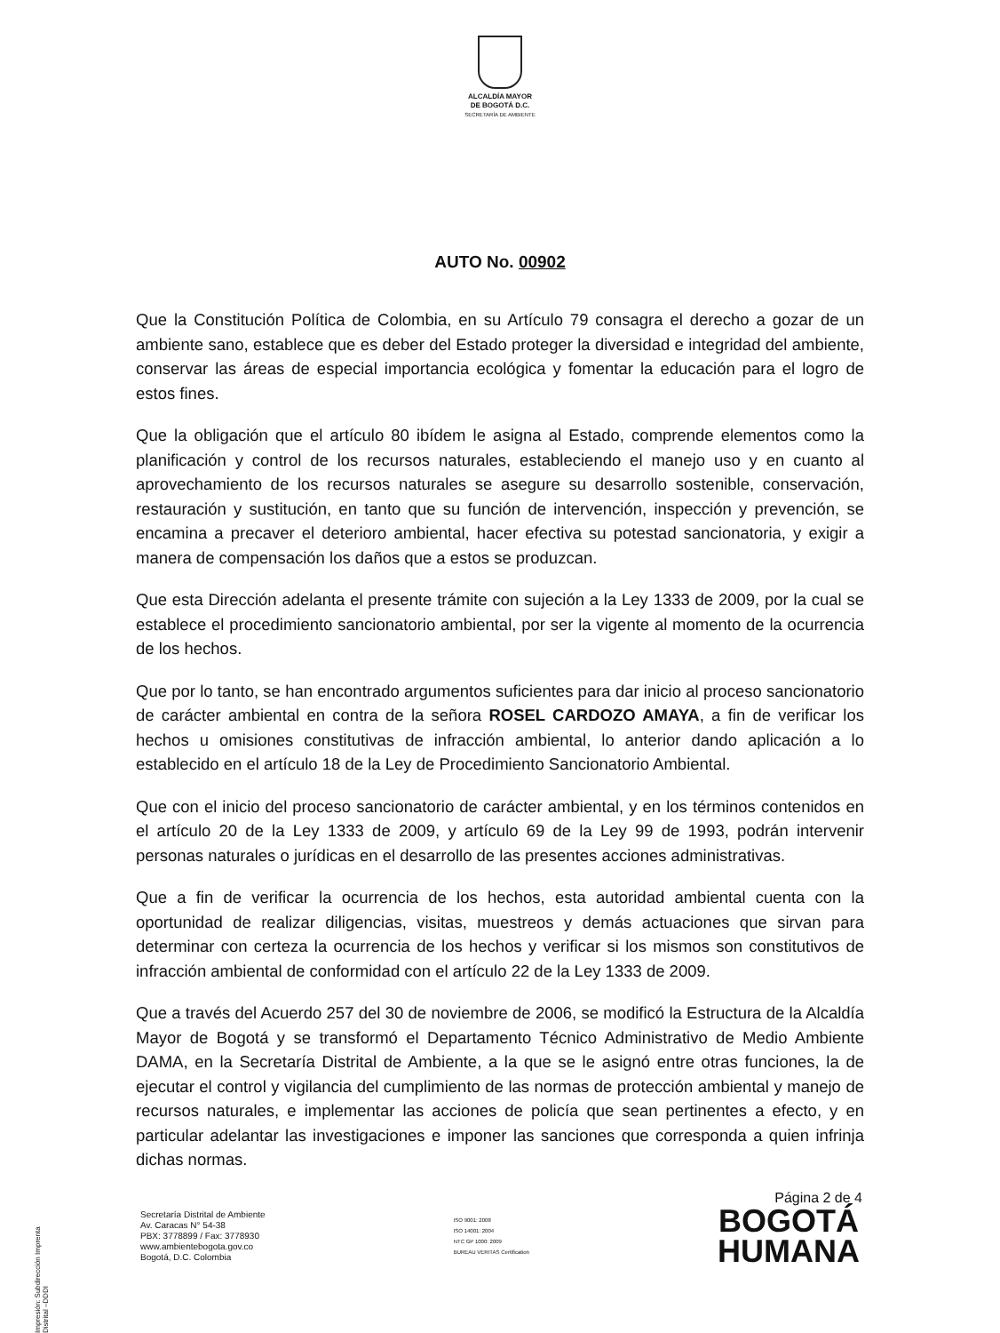ALCALDÍA MAYOR
DE BOGOTÁ D.C.
SECRETARÍA DE AMBIENTE
AUTO No. 00902
Que la Constitución Política de Colombia, en su Artículo 79 consagra el derecho a gozar de un ambiente sano, establece que es deber del Estado proteger la diversidad e integridad del ambiente, conservar las áreas de especial importancia ecológica y fomentar la educación para el logro de estos fines.
Que la obligación que el artículo 80 ibídem le asigna al Estado, comprende elementos como la planificación y control de los recursos naturales, estableciendo el manejo uso y en cuanto al aprovechamiento de los recursos naturales se asegure su desarrollo sostenible, conservación, restauración y sustitución, en tanto que su función de intervención, inspección y prevención, se encamina a precaver el deterioro ambiental, hacer efectiva su potestad sancionatoria, y exigir a manera de compensación los daños que a estos se produzcan.
Que esta Dirección adelanta el presente trámite con sujeción a la Ley 1333 de 2009, por la cual se establece el procedimiento sancionatorio ambiental, por ser la vigente al momento de la ocurrencia de los hechos.
Que por lo tanto, se han encontrado argumentos suficientes para dar inicio al proceso sancionatorio de carácter ambiental en contra de la señora ROSEL CARDOZO AMAYA, a fin de verificar los hechos u omisiones constitutivas de infracción ambiental, lo anterior dando aplicación a lo establecido en el artículo 18 de la Ley de Procedimiento Sancionatorio Ambiental.
Que con el inicio del proceso sancionatorio de carácter ambiental, y en los términos contenidos en el artículo 20 de la Ley 1333 de 2009, y artículo 69 de la Ley 99 de 1993, podrán intervenir personas naturales o jurídicas en el desarrollo de las presentes acciones administrativas.
Que a fin de verificar la ocurrencia de los hechos, esta autoridad ambiental cuenta con la oportunidad de realizar diligencias, visitas, muestreos y demás actuaciones que sirvan para determinar con certeza la ocurrencia de los hechos y verificar si los mismos son constitutivos de infracción ambiental de conformidad con el artículo 22 de la Ley 1333 de 2009.
Que a través del Acuerdo 257 del 30 de noviembre de 2006, se modificó la Estructura de la Alcaldía Mayor de Bogotá y se transformó el Departamento Técnico Administrativo de Medio Ambiente DAMA, en la Secretaría Distrital de Ambiente, a la que se le asignó entre otras funciones, la de ejecutar el control y vigilancia del cumplimiento de las normas de protección ambiental y manejo de recursos naturales, e implementar las acciones de policía que sean pertinentes a efecto, y en particular adelantar las investigaciones e imponer las sanciones que corresponda a quien infrinja dichas normas.
Página 2 de 4
Secretaría Distrital de Ambiente
Av. Caracas N° 54-38
PBX: 3778899 / Fax: 3778930
www.ambientebogota.gov.co
Bogotá, D.C. Colombia
ISO 9001: 2008
ISO 14001: 2004
NTC GP 1000: 2009
BUREAU VERITAS Certification
BOGOTÁ
HUMANA
Impresión: Subdirección Imprenta Distrital –DDDI